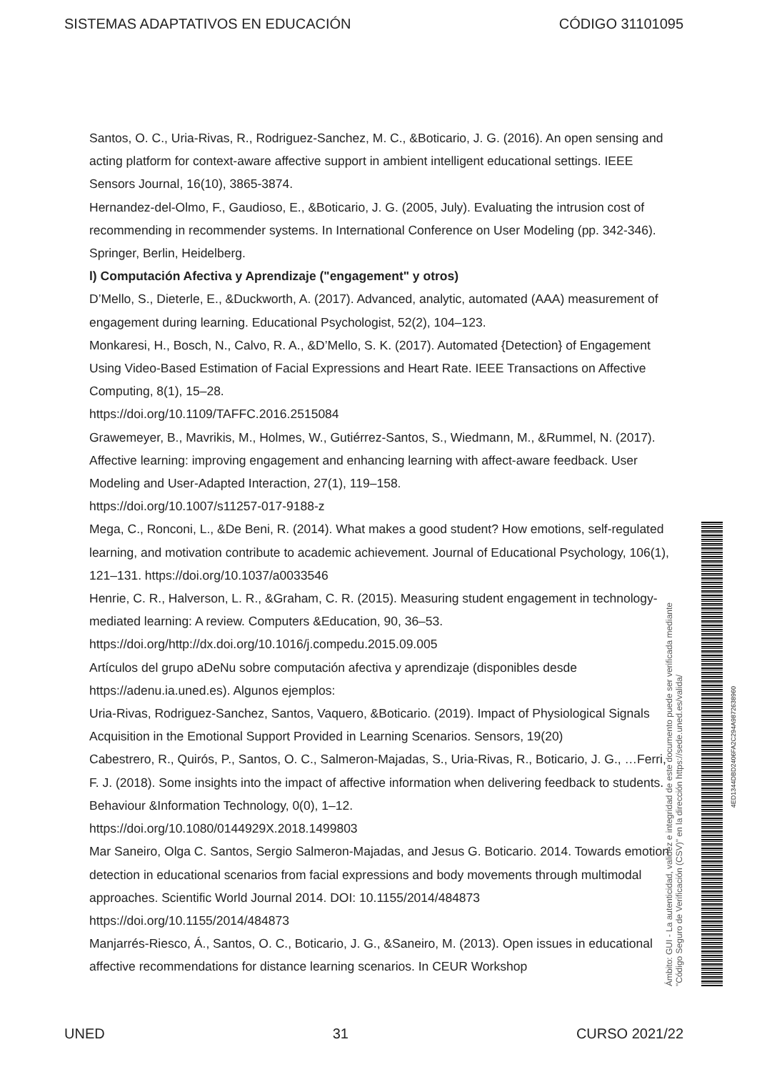SISTEMAS ADAPTATIVOS EN EDUCACIÓN CÓDIGO 31101095
Santos, O. C., Uria-Rivas, R., Rodriguez-Sanchez, M. C., &Boticario, J. G. (2016). An open sensing and acting platform for context-aware affective support in ambient intelligent educational settings. IEEE Sensors Journal, 16(10), 3865-3874.
Hernandez-del-Olmo, F., Gaudioso, E., &Boticario, J. G. (2005, July). Evaluating the intrusion cost of recommending in recommender systems. In International Conference on User Modeling (pp. 342-346). Springer, Berlin, Heidelberg.
l) Computación Afectiva y Aprendizaje ("engagement" y otros)
D’Mello, S., Dieterle, E., &Duckworth, A. (2017). Advanced, analytic, automated (AAA) measurement of engagement during learning. Educational Psychologist, 52(2), 104–123.
Monkaresi, H., Bosch, N., Calvo, R. A., &D’Mello, S. K. (2017). Automated {Detection} of Engagement Using Video-Based Estimation of Facial Expressions and Heart Rate. IEEE Transactions on Affective Computing, 8(1), 15–28.
https://doi.org/10.1109/TAFFC.2016.2515084
Grawemeyer, B., Mavrikis, M., Holmes, W., Gutiérrez-Santos, S., Wiedmann, M., &Rummel, N. (2017). Affective learning: improving engagement and enhancing learning with affect-aware feedback. User Modeling and User-Adapted Interaction, 27(1), 119–158.
https://doi.org/10.1007/s11257-017-9188-z
Mega, C., Ronconi, L., &De Beni, R. (2014). What makes a good student? How emotions, self-regulated learning, and motivation contribute to academic achievement. Journal of Educational Psychology, 106(1), 121–131. https://doi.org/10.1037/a0033546
Henrie, C. R., Halverson, L. R., &Graham, C. R. (2015). Measuring student engagement in technology-mediated learning: A review. Computers &Education, 90, 36–53.
https://doi.org/http://dx.doi.org/10.1016/j.compedu.2015.09.005
Artículos del grupo aDeNu sobre computación afectiva y aprendizaje (disponibles desde https://adenu.ia.uned.es). Algunos ejemplos:
Uria-Rivas, Rodriguez-Sanchez, Santos, Vaquero, &Boticario. (2019). Impact of Physiological Signals Acquisition in the Emotional Support Provided in Learning Scenarios. Sensors, 19(20)
Cabestrero, R., Quirós, P., Santos, O. C., Salmeron-Majadas, S., Uria-Rivas, R., Boticario, J. G., …Ferri, F. J. (2018). Some insights into the impact of affective information when delivering feedback to students. Behaviour &Information Technology, 0(0), 1–12.
https://doi.org/10.1080/0144929X.2018.1499803
Mar Saneiro, Olga C. Santos, Sergio Salmeron-Majadas, and Jesus G. Boticario. 2014. Towards emotion detection in educational scenarios from facial expressions and body movements through multimodal approaches. Scientific World Journal 2014. DOI: 10.1155/2014/484873 https://doi.org/10.1155/2014/484873
Manjarrés-Riesco, Á., Santos, O. C., Boticario, J. G., &Saneiro, M. (2013). Open issues in educational affective recommendations for distance learning scenarios. In CEUR Workshop
Ámbito: GUI - La autenticidad, validez e integridad de este documento puede ser verificada mediante
"Código Seguro de Verificación (CSV)" en la dirección https://sede.uned.es/valida/
4ED1344DBD2406FA2C294A9872638960
UNED 31 CURSO 2021/22